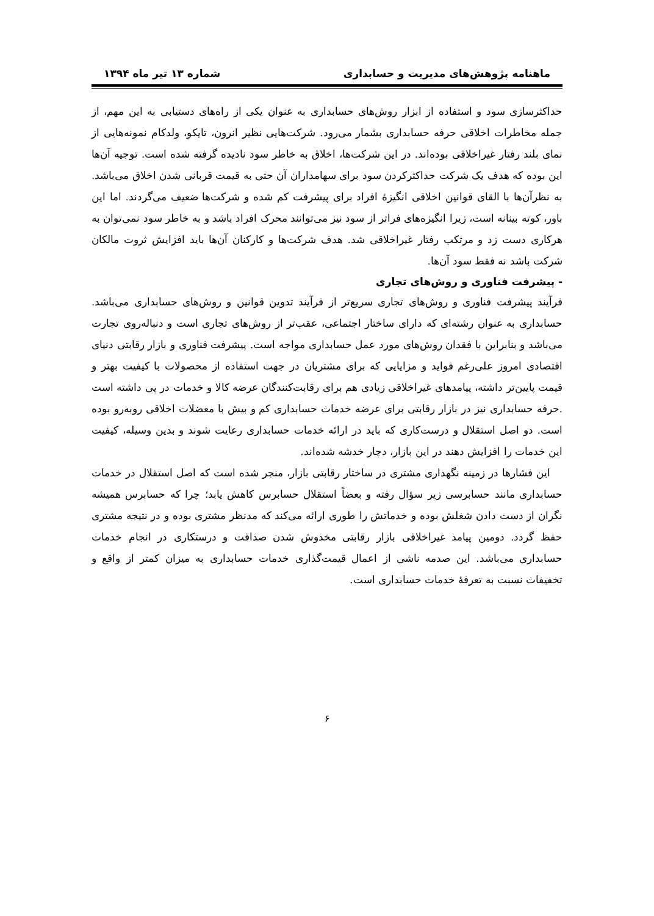ماهنامه پژوهش‌های مدیریت و حسابداری شماره ۱۳ تیر ماه ۱۳۹۴
حداکثرسازی سود و استفاده از ابزار روش‌های حسابداری به عنوان یکی از راه‌های دستیابی به این مهم، از جمله مخاطرات اخلاقی حرفه حسابداری بشمار می‌رود. شرکت‌هایی نظیر انرون، تایکو، ولدکام نمونه‌هایی از نمای بلند رفتار غیراخلاقی بوده‌اند. در این شرکت‌ها، اخلاق به خاطر سود نادیده گرفته شده است. توجیه آن‌ها این بوده که هدف یک شرکت حداکثرکردن سود برای سهامداران آن حتی به قیمت قربانی شدن اخلاق می‌باشد. به نظرآن‌ها با القای قوانین اخلاقی انگیزهٔ افراد برای پیشرفت کم شده و شرکت‌ها ضعیف می‌گردند. اما این باور، کوته بینانه است، زیرا انگیزه‌های فراتر از سود نیز می‌توانند محرک افراد باشد و به خاطر سود نمی‌توان به هرکاری دست زد و مرتکب رفتار غیراخلاقی شد. هدف شرکت‌ها و کارکنان آن‌ها باید افزایش ثروت مالکان شرکت باشد نه فقط سود آن‌ها.
- پیشرفت فناوری و روش‌های تجاری
فرآیند پیشرفت فناوری و روش‌های تجاری سریع‌تر از فرآیند تدوین قوانین و روش‌های حسابداری می‌باشد. حسابداری به عنوان رشته‌ای که دارای ساختار اجتماعی، عقب‌تر از روش‌های تجاری است و دنباله‌روی تجارت می‌باشد و بنابراین با فقدان روش‌های مورد عمل حسابداری مواجه است. پیشرفت فناوری و بازار رقابتی دنیای اقتصادی امروز علی‌رغم فواید و مزایایی که برای مشتریان در جهت استفاده از محصولات با کیفیت بهتر و قیمت پایین‌تر داشته، پیامدهای غیراخلاقی زیادی هم برای رقابت‌کنندگان عرضه کالا و خدمات در پی داشته است .حرفه حسابداری نیز در بازار رقابتی برای عرضه خدمات حسابداری کم و بیش با معضلات اخلاقی روبه‌رو بوده است. دو اصل استقلال و درست‌کاری که باید در ارائه خدمات حسابداری رعایت شوند و بدین وسیله، کیفیت این خدمات را افزایش دهند در این بازار، دچار خدشه شده‌اند.
این فشارها در زمینه نگهداری مشتری در ساختار رقابتی بازار، منجر شده است که اصل استقلال در خدمات حسابداری مانند حسابرسی زیر سؤال رفته و بعضاً استقلال حسابرس کاهش یابد؛ چرا که حسابرس همیشه نگران از دست دادن شغلش بوده و خدماتش را طوری ارائه می‌کند که مدنظر مشتری بوده و در نتیجه مشتری حفظ گردد. دومین پیامد غیراخلاقی بازار رقابتی مخدوش شدن صداقت و درستکاری در انجام خدمات حسابداری می‌باشد. این صدمه ناشی از اعمال قیمت‌گذاری خدمات حسابداری به میزان کمتر از واقع و تخفیفات نسبت به تعرفهٔ خدمات حسابداری است.
۶